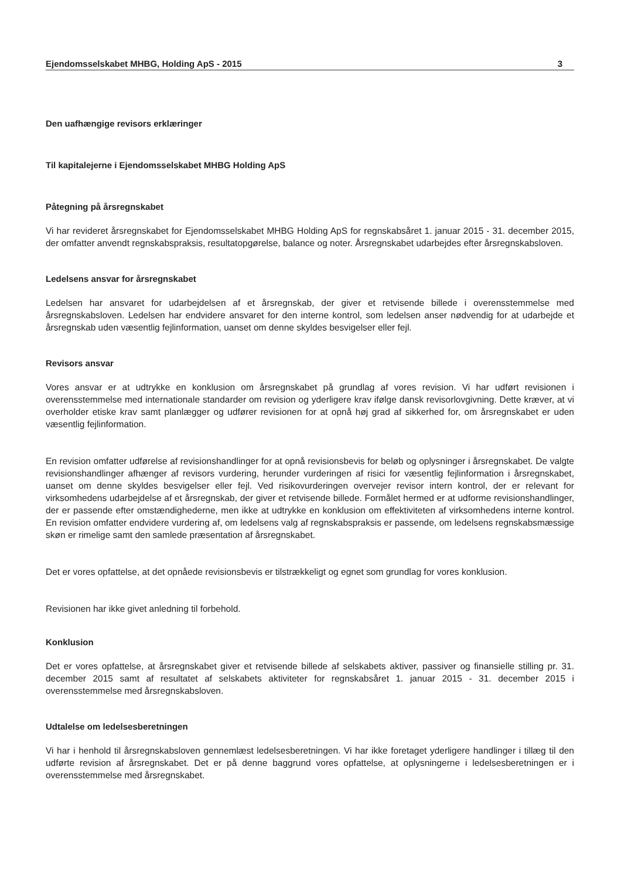Ejendomsselskabet MHBG, Holding ApS - 2015 3
Den uafhængige revisors erklæringer
Til kapitalejerne i Ejendomsselskabet MHBG Holding ApS
Påtegning på årsregnskabet
Vi har revideret årsregnskabet for Ejendomsselskabet MHBG Holding ApS for regnskabsåret 1. januar 2015 - 31. december 2015, der omfatter anvendt regnskabspraksis, resultatopgørelse, balance og noter. Årsregnskabet udarbejdes efter årsregnskabsloven.
Ledelsens ansvar for årsregnskabet
Ledelsen har ansvaret for udarbejdelsen af et årsregnskab, der giver et retvisende billede i overensstemmelse med årsregnskabsloven. Ledelsen har endvidere ansvaret for den interne kontrol, som ledelsen anser nødvendig for at udarbejde et årsregnskab uden væsentlig fejlinformation, uanset om denne skyldes besvigelser eller fejl.
Revisors ansvar
Vores ansvar er at udtrykke en konklusion om årsregnskabet på grundlag af vores revision. Vi har udført revisionen i overensstemmelse med internationale standarder om revision og yderligere krav ifølge dansk revisorlovgivning. Dette kræver, at vi overholder etiske krav samt planlægger og udfører revisionen for at opnå høj grad af sikkerhed for, om årsregnskabet er uden væsentlig fejlinformation.
En revision omfatter udførelse af revisionshandlinger for at opnå revisionsbevis for beløb og oplysninger i årsregnskabet. De valgte revisionshandlinger afhænger af revisors vurdering, herunder vurderingen af risici for væsentlig fejlinformation i årsregnskabet, uanset om denne skyldes besvigelser eller fejl. Ved risikovurderingen overvejer revisor intern kontrol, der er relevant for virksomhedens udarbejdelse af et årsregnskab, der giver et retvisende billede. Formålet hermed er at udforme revisionshandlinger, der er passende efter omstændighederne, men ikke at udtrykke en konklusion om effektiviteten af virksomhedens interne kontrol. En revision omfatter endvidere vurdering af, om ledelsens valg af regnskabspraksis er passende, om ledelsens regnskabsmæssige skøn er rimelige samt den samlede præsentation af årsregnskabet.
Det er vores opfattelse, at det opnåede revisionsbevis er tilstrækkeligt og egnet som grundlag for vores konklusion.
Revisionen har ikke givet anledning til forbehold.
Konklusion
Det er vores opfattelse, at årsregnskabet giver et retvisende billede af selskabets aktiver, passiver og finansielle stilling pr. 31. december 2015 samt af resultatet af selskabets aktiviteter for regnskabsåret 1. januar 2015 - 31. december 2015 i overensstemmelse med årsregnskabsloven.
Udtalelse om ledelsesberetningen
Vi har i henhold til årsregnskabsloven gennemlæst ledelsesberetningen. Vi har ikke foretaget yderligere handlinger i tillæg til den udførte revision af årsregnskabet. Det er på denne baggrund vores opfattelse, at oplysningerne i ledelsesberetningen er i overensstemmelse med årsregnskabet.